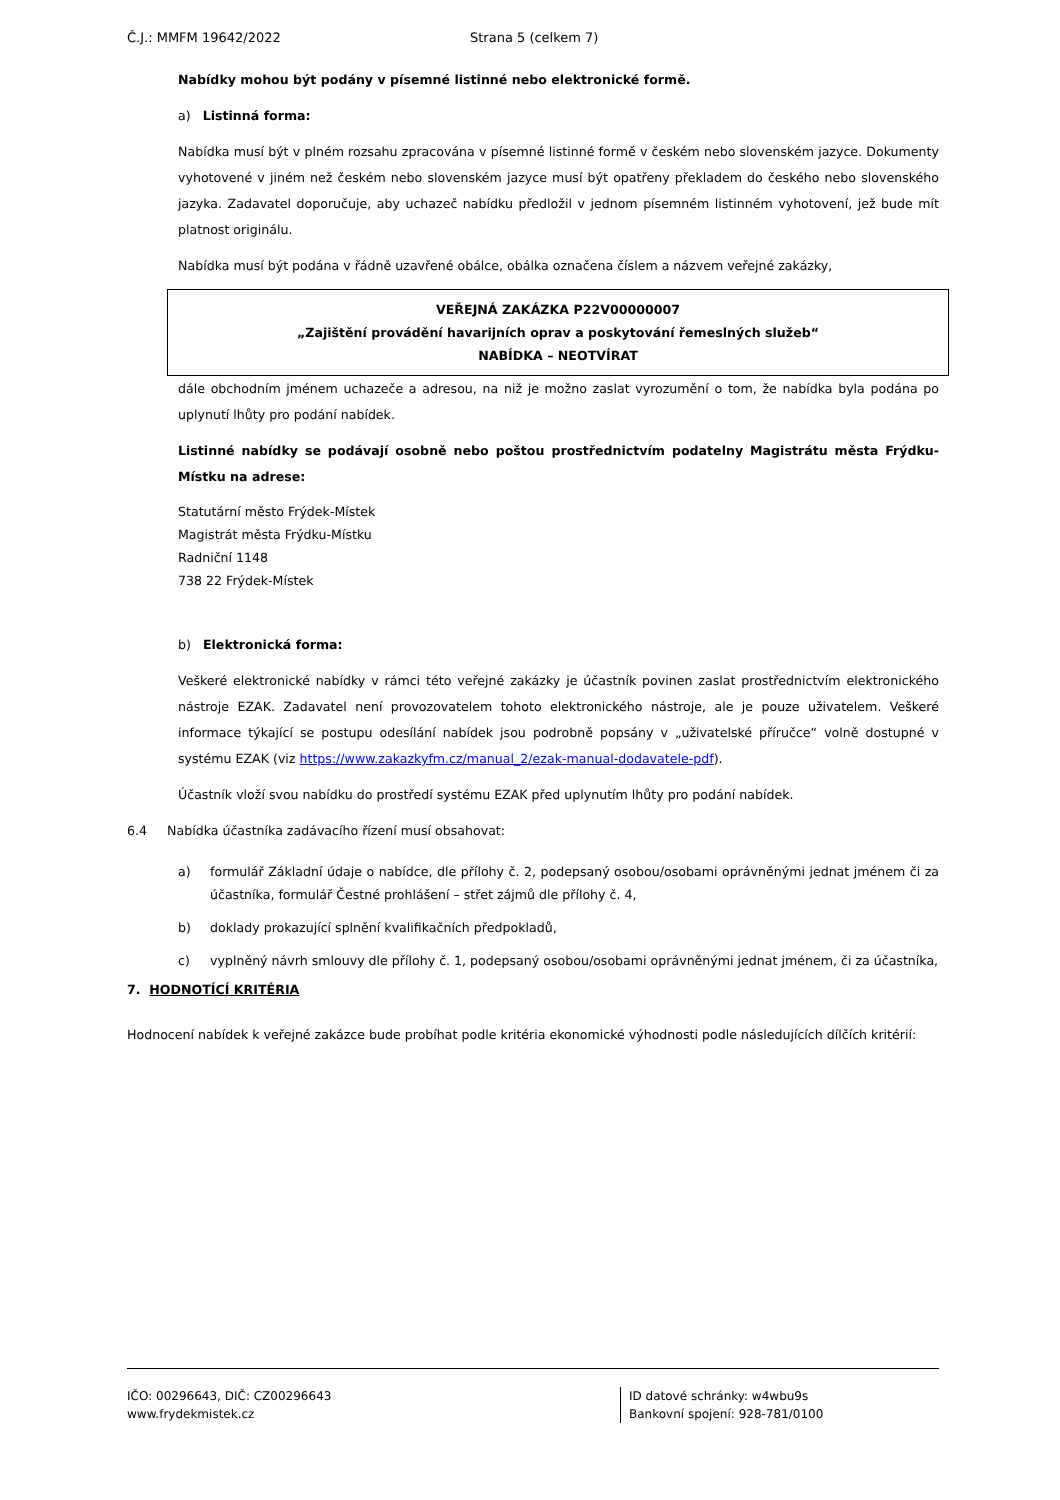Č.J.: MMFM 19642/2022 Strana 5 (celkem 7)
Nabídky mohou být podány v písemné listinné nebo elektronické formě.
a) Listinná forma:
Nabídka musí být v plném rozsahu zpracována v písemné listinné formě v českém nebo slovenském jazyce. Dokumenty vyhotovené v jiném než českém nebo slovenském jazyce musí být opatřeny překladem do českého nebo slovenského jazyka. Zadavatel doporučuje, aby uchazeč nabídku předložil v jednom písemném listinném vyhotovení, jež bude mít platnost originálu.
Nabídka musí být podána v řádně uzavřené obálce, obálka označena číslem a názvem veřejné zakázky,
VEŘEJNÁ ZAKÁZKA P22V00000007
„Zajištění provádění havarijních oprav a poskytování řemeslných služeb“
NABÍDKA – NEOTVÍRAT
dále obchodním jménem uchazeče a adresou, na niž je možno zaslat vyrozumění o tom, že nabídka byla podána po uplynutí lhůty pro podání nabídek.
Listinné nabídky se podávají osobně nebo poštou prostřednictvím podatelny Magistrátu města Frýdku-Místku na adrese:
Statutární město Frýdek-Místek
Magistrát města Frýdku-Místku
Radniční 1148
738 22 Frýdek-Místek
b) Elektronická forma:
Veškeré elektronické nabídky v rámci této veřejné zakázky je účastník povinen zaslat prostřednictvím elektronického nástroje EZAK. Zadavatel není provozovatelem tohoto elektronického nástroje, ale je pouze uživatelem. Veškeré informace týkající se postupu odesílání nabídek jsou podrobně popsány v „uživatelské příručce“ volně dostupné v systému EZAK (viz https://www.zakazkyfm.cz/manual_2/ezak-manual-dodavatele-pdf).
Účastník vloží svou nabídku do prostředí systému EZAK před uplynutím lhůty pro podání nabídek.
6.4 Nabídka účastníka zadávacího řízení musí obsahovat:
a) formulář Základní údaje o nabídce, dle přílohy č. 2, podepsaný osobou/osobami oprávněnými jednat jménem či za účastníka, formulář Čestné prohlášení – střet zájmů dle přílohy č. 4,
b) doklady prokazující splnění kvalifikačních předpokladů,
c) vyplněný návrh smlouvy dle přílohy č. 1, podepsaný osobou/osobami oprávněnými jednat jménem, či za účastníka,
7. HODNOTÍCÍ KRITÉRIA
Hodnocení nabídek k veřejné zakázce bude probíhat podle kritéria ekonomické výhodnosti podle následujících dílčích kritérií:
IČO: 00296643, DIČ: CZ00296643
www.frydekmistek.cz
ID datové schránky: w4wbu9s
Bankovní spojení: 928-781/0100